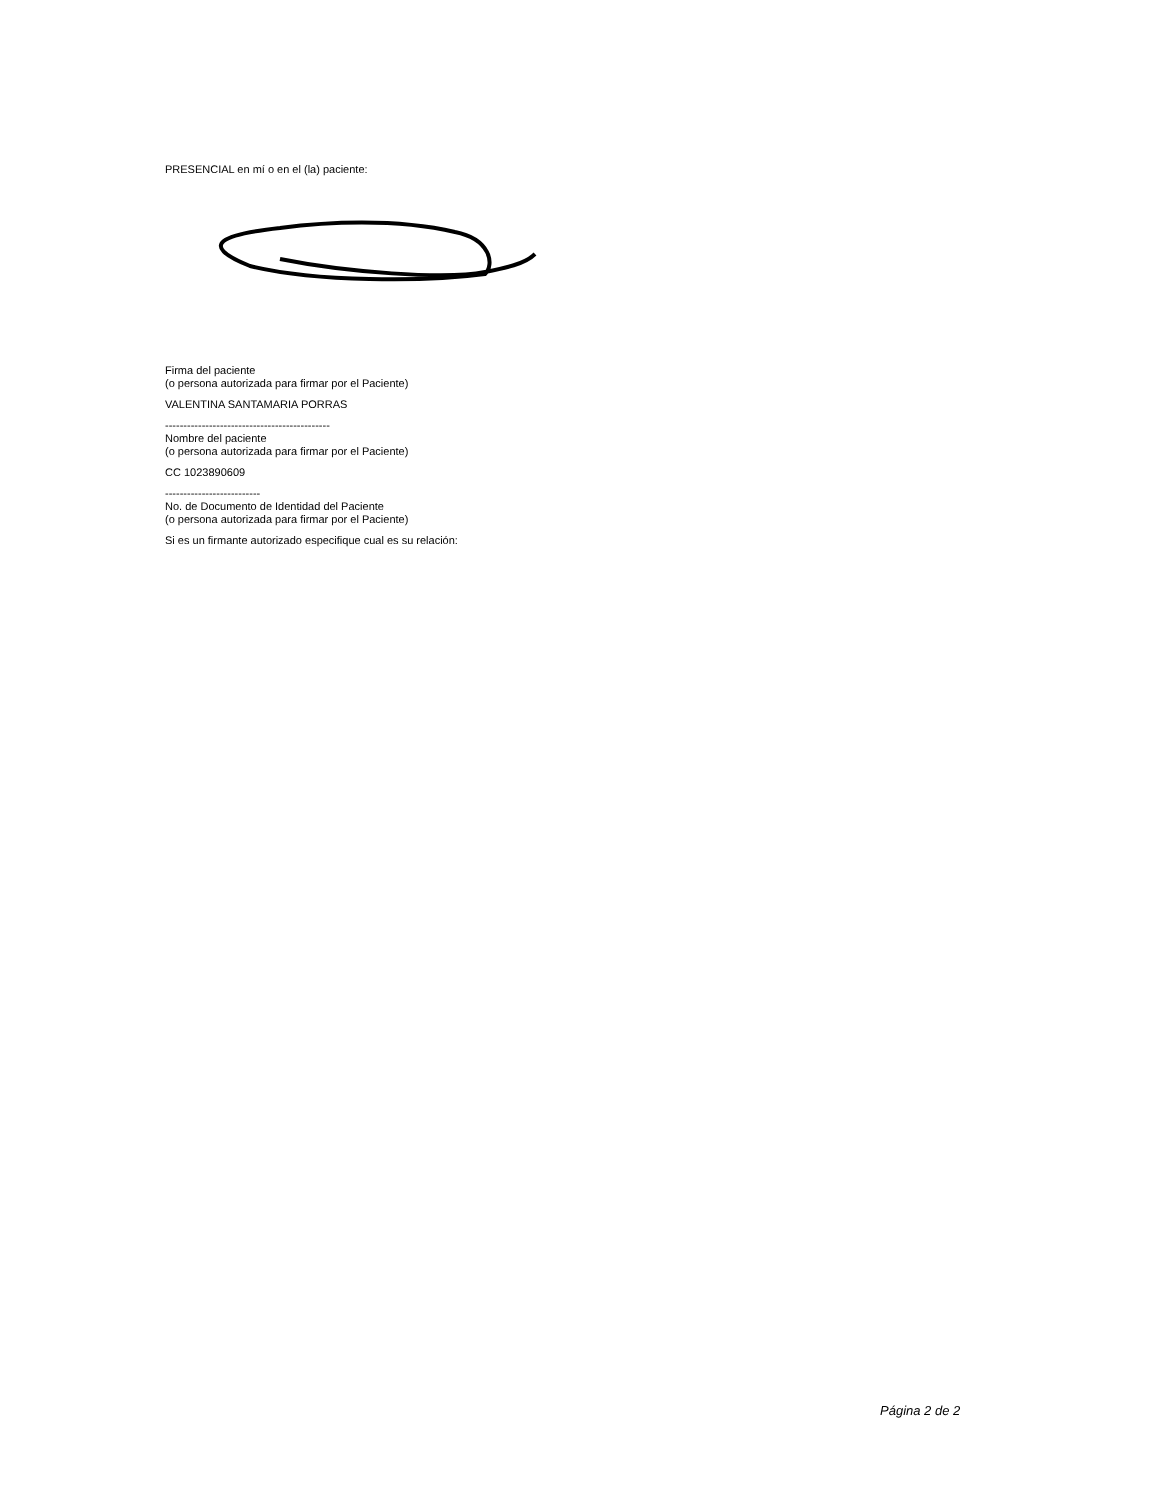PRESENCIAL en mí o en el (la) paciente:
Firma del paciente
(o persona autorizada para firmar por el Paciente)
VALENTINA SANTAMARIA PORRAS
---------------------------------------------
Nombre del paciente
(o persona autorizada para firmar por el Paciente)
CC 1023890609
--------------------------
No. de Documento de Identidad del Paciente
(o persona autorizada para firmar por el Paciente)
Si es un firmante autorizado especifique cual es su relación:
Página 2 de 2